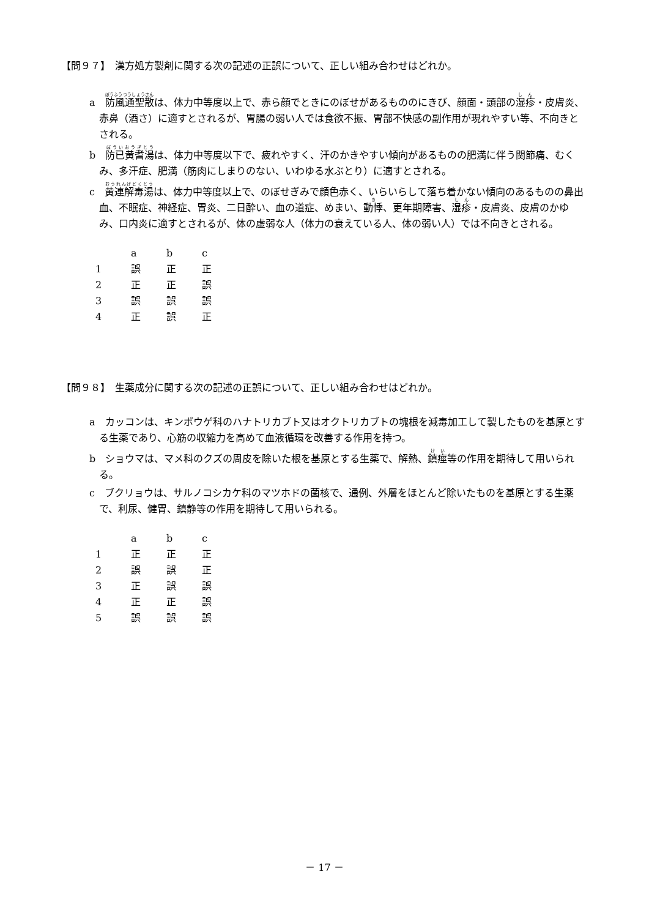【問９７】　漢方処方製剤に関する次の記述の正誤について、正しい組み合わせはどれか。
a　防風通聖散は、体力中等度以上で、赤ら顔でときにのぼせがあるもののにきび、顔面・頭部の湿疹・皮膚炎、赤鼻（酒さ）に適すとされるが、胃腸の弱い人では食欲不振、胃部不快感の副作用が現れやすい等、不向きとされる。
b　防已黄耆湯は、体力中等度以下で、疲れやすく、汗のかきやすい傾向があるものの肥満に伴う関節痛、むくみ、多汗症、肥満（筋肉にしまりのない、いわゆる水ぶとり）に適すとされる。
c　黄連解毒湯は、体力中等度以上で、のぼせぎみで顔色赤く、いらいらして落ち着かない傾向のあるものの鼻出血、不眠症、神経症、胃炎、二日酔い、血の道症、めまい、動悸、更年期障害、湿疹・皮膚炎、皮膚のかゆみ、口内炎に適すとされるが、体の虚弱な人（体力の衰えている人、体の弱い人）では不向きとされる。
| | a | b | c |
| --- | --- | --- | --- |
| 1 | 誤 | 正 | 正 |
| 2 | 正 | 正 | 誤 |
| 3 | 誤 | 誤 | 誤 |
| 4 | 正 | 誤 | 正 |
【問９８】　生薬成分に関する次の記述の正誤について、正しい組み合わせはどれか。
a　カッコンは、キンポウゲ科のハナトリカブト又はオクトリカブトの塊根を減毒加工して製したものを基原とする生薬であり、心筋の収縮力を高めて血液循環を改善する作用を持つ。
b　ショウマは、マメ科のクズの周皮を除いた根を基原とする生薬で、解熱、鎮痙等の作用を期待して用いられる。
c　ブクリョウは、サルノコシカケ科のマツホドの菌核で、通例、外層をほとんど除いたものを基原とする生薬で、利尿、健胃、鎮静等の作用を期待して用いられる。
| | a | b | c |
| --- | --- | --- | --- |
| 1 | 正 | 正 | 正 |
| 2 | 誤 | 誤 | 正 |
| 3 | 正 | 誤 | 誤 |
| 4 | 正 | 正 | 誤 |
| 5 | 誤 | 誤 | 誤 |
－ 17 －